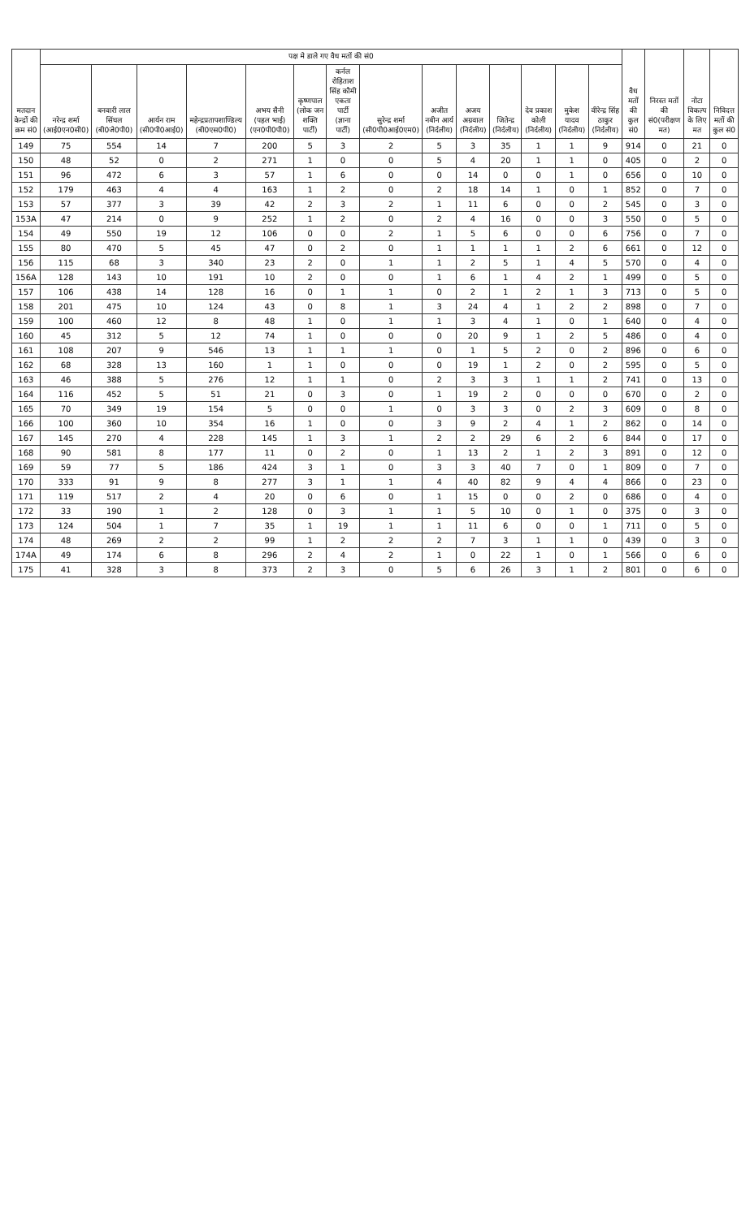| मतदान केन्द्रों की क्रम सं0 | पक्ष मे डाले गए वैध मतों की सं0 | | | | | | | | | | | | | | वैध मतों की कुल सं0 | निरस्त मतों की सं0(परीक्षण मत) | नोटा विकल्प के लिए मत | निविदत्त मतों की कुल सं0 |
| --- | --- | --- | --- | --- | --- | --- | --- | --- | --- | --- | --- | --- | --- | --- | --- | --- | --- | --- |
| | नरेन्द्र शर्मा (आई0एन0सी0) | बनवारी लाल सिंघल (बी0जे0पी0) | आर्यन राम (सी0पी0आई0) | महेन्द्रप्रतापशाण्डिल्य (बी0एस0पी0) | अभय सैनी (पहल भाई) (एन0पी0पी0) | कृष्णपाल (लोक जन शक्ति पार्टी) | कर्नल रोहिताश सिंह कौमी एकता पार्टी (ज्ञाना पार्टी) | सुरेन्द्र शर्मा (सी0पी0आई0एम0) | अजीत नबीन आर्य (निर्दलीय) | अजय अग्रवाल (निर्दलीय) | जितेन्द्र (निर्दलीय) | देव प्रकाश कोली (निर्दलीय) | मुकेश यादव (निर्दलीय) | वीरेन्द्र सिंह ठाकुर (निर्दलीय) | | | | |
| 149 | 75 | 554 | 14 | 7 | 200 | 5 | 3 | 2 | 5 | 3 | 35 | 1 | 1 | 9 | 914 | 0 | 21 | 0 |
| 150 | 48 | 52 | 0 | 2 | 271 | 1 | 0 | 0 | 5 | 4 | 20 | 1 | 1 | 0 | 405 | 0 | 2 | 0 |
| 151 | 96 | 472 | 6 | 3 | 57 | 1 | 6 | 0 | 0 | 14 | 0 | 0 | 1 | 0 | 656 | 0 | 10 | 0 |
| 152 | 179 | 463 | 4 | 4 | 163 | 1 | 2 | 0 | 2 | 18 | 14 | 1 | 0 | 1 | 852 | 0 | 7 | 0 |
| 153 | 57 | 377 | 3 | 39 | 42 | 2 | 3 | 2 | 1 | 11 | 6 | 0 | 0 | 2 | 545 | 0 | 3 | 0 |
| 153A | 47 | 214 | 0 | 9 | 252 | 1 | 2 | 0 | 2 | 4 | 16 | 0 | 0 | 3 | 550 | 0 | 5 | 0 |
| 154 | 49 | 550 | 19 | 12 | 106 | 0 | 0 | 2 | 1 | 5 | 6 | 0 | 0 | 6 | 756 | 0 | 7 | 0 |
| 155 | 80 | 470 | 5 | 45 | 47 | 0 | 2 | 0 | 1 | 1 | 1 | 1 | 2 | 6 | 661 | 0 | 12 | 0 |
| 156 | 115 | 68 | 3 | 340 | 23 | 2 | 0 | 1 | 1 | 2 | 5 | 1 | 4 | 5 | 570 | 0 | 4 | 0 |
| 156A | 128 | 143 | 10 | 191 | 10 | 2 | 0 | 0 | 1 | 6 | 1 | 4 | 2 | 1 | 499 | 0 | 5 | 0 |
| 157 | 106 | 438 | 14 | 128 | 16 | 0 | 1 | 1 | 0 | 2 | 1 | 2 | 1 | 3 | 713 | 0 | 5 | 0 |
| 158 | 201 | 475 | 10 | 124 | 43 | 0 | 8 | 1 | 3 | 24 | 4 | 1 | 2 | 2 | 898 | 0 | 7 | 0 |
| 159 | 100 | 460 | 12 | 8 | 48 | 1 | 0 | 1 | 1 | 3 | 4 | 1 | 0 | 1 | 640 | 0 | 4 | 0 |
| 160 | 45 | 312 | 5 | 12 | 74 | 1 | 0 | 0 | 0 | 20 | 9 | 1 | 2 | 5 | 486 | 0 | 4 | 0 |
| 161 | 108 | 207 | 9 | 546 | 13 | 1 | 1 | 1 | 0 | 1 | 5 | 2 | 0 | 2 | 896 | 0 | 6 | 0 |
| 162 | 68 | 328 | 13 | 160 | 1 | 1 | 0 | 0 | 0 | 19 | 1 | 2 | 0 | 2 | 595 | 0 | 5 | 0 |
| 163 | 46 | 388 | 5 | 276 | 12 | 1 | 1 | 0 | 2 | 3 | 3 | 1 | 1 | 2 | 741 | 0 | 13 | 0 |
| 164 | 116 | 452 | 5 | 51 | 21 | 0 | 3 | 0 | 1 | 19 | 2 | 0 | 0 | 0 | 670 | 0 | 2 | 0 |
| 165 | 70 | 349 | 19 | 154 | 5 | 0 | 0 | 1 | 0 | 3 | 3 | 0 | 2 | 3 | 609 | 0 | 8 | 0 |
| 166 | 100 | 360 | 10 | 354 | 16 | 1 | 0 | 0 | 3 | 9 | 2 | 4 | 1 | 2 | 862 | 0 | 14 | 0 |
| 167 | 145 | 270 | 4 | 228 | 145 | 1 | 3 | 1 | 2 | 2 | 29 | 6 | 2 | 6 | 844 | 0 | 17 | 0 |
| 168 | 90 | 581 | 8 | 177 | 11 | 0 | 2 | 0 | 1 | 13 | 2 | 1 | 2 | 3 | 891 | 0 | 12 | 0 |
| 169 | 59 | 77 | 5 | 186 | 424 | 3 | 1 | 0 | 3 | 3 | 40 | 7 | 0 | 1 | 809 | 0 | 7 | 0 |
| 170 | 333 | 91 | 9 | 8 | 277 | 3 | 1 | 1 | 4 | 40 | 82 | 9 | 4 | 4 | 866 | 0 | 23 | 0 |
| 171 | 119 | 517 | 2 | 4 | 20 | 0 | 6 | 0 | 1 | 15 | 0 | 0 | 2 | 0 | 686 | 0 | 4 | 0 |
| 172 | 33 | 190 | 1 | 2 | 128 | 0 | 3 | 1 | 1 | 5 | 10 | 0 | 1 | 0 | 375 | 0 | 3 | 0 |
| 173 | 124 | 504 | 1 | 7 | 35 | 1 | 19 | 1 | 1 | 11 | 6 | 0 | 0 | 1 | 711 | 0 | 5 | 0 |
| 174 | 48 | 269 | 2 | 2 | 99 | 1 | 2 | 2 | 2 | 7 | 3 | 1 | 1 | 0 | 439 | 0 | 3 | 0 |
| 174A | 49 | 174 | 6 | 8 | 296 | 2 | 4 | 2 | 1 | 0 | 22 | 1 | 0 | 1 | 566 | 0 | 6 | 0 |
| 175 | 41 | 328 | 3 | 8 | 373 | 2 | 3 | 0 | 5 | 6 | 26 | 3 | 1 | 2 | 801 | 0 | 6 | 0 |